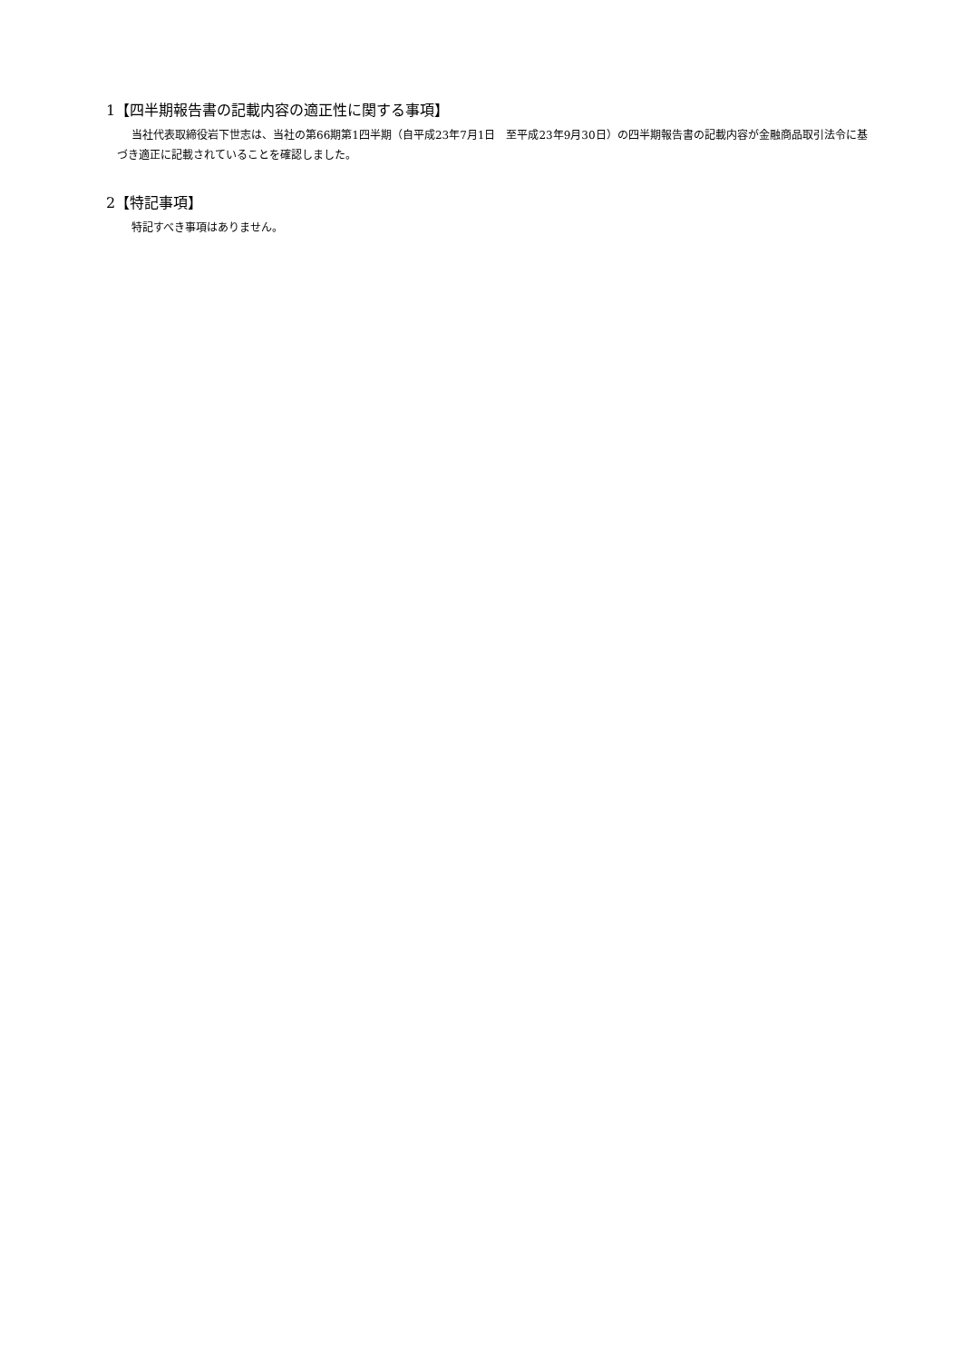1【四半期報告書の記載内容の適正性に関する事項】
当社代表取締役岩下世志は、当社の第66期第1四半期（自平成23年7月1日　至平成23年9月30日）の四半期報告書の記載内容が金融商品取引法令に基づき適正に記載されていることを確認しました。
2【特記事項】
特記すべき事項はありません。